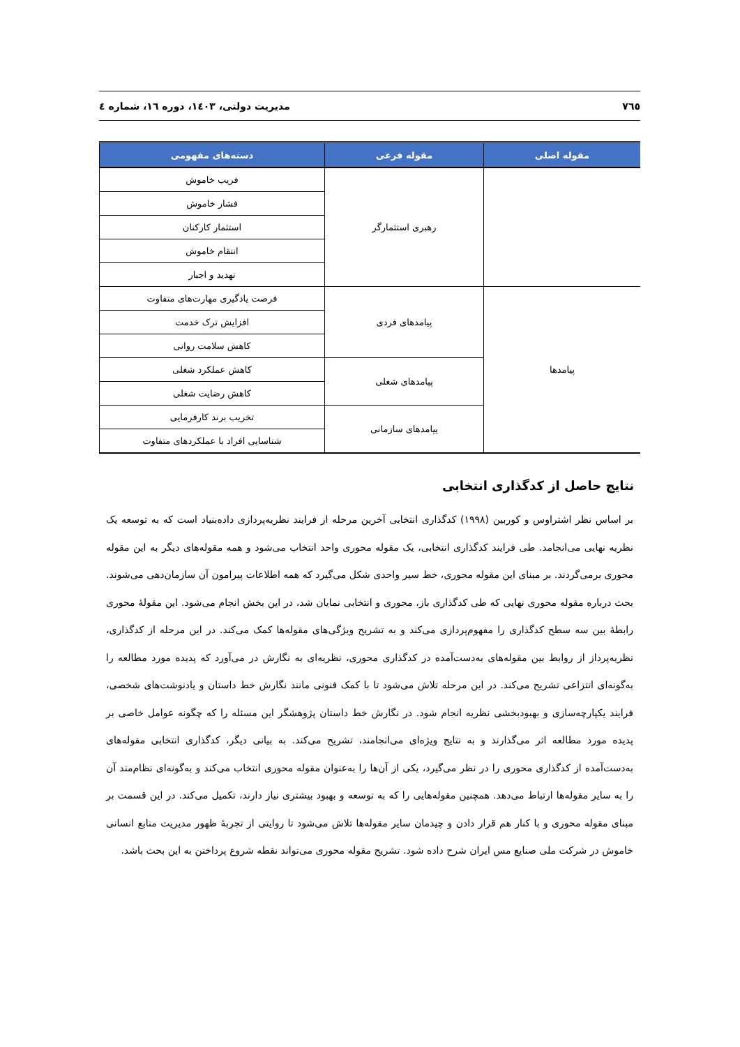۷٦٥ مدیریت دولتی، ۱٤۰۳، دوره ۱٦، شماره ٤
| مقوله اصلی | مقوله فرعی | دسته‌های مفهومی |
| --- | --- | --- |
| | رهبری استثمارگر | فریب خاموش |
| | | فشار خاموش |
| | | استثمار کارکنان |
| | | انتقام خاموش |
| | | تهدید و اجبار |
| پیامدها | پیامدهای فردی | فرصت یادگیری مهارت‌های متفاوت |
| | | افزایش ترک خدمت |
| | | کاهش سلامت روانی |
| | پیامدهای شغلی | کاهش عملکرد شغلی |
| | | کاهش رضایت شغلی |
| | پیامدهای سازمانی | تخریب برند کارفرمایی |
| | | شناسایی افراد با عملکردهای متفاوت |
نتایج حاصل از کدگذاری انتخابی
بر اساس نظر اشتراوس و کوربین (۱۹۹۸) کدگذاری انتخابی آخرین مرحله از فرایند نظریه‌پردازی داده‌بنیاد است که به توسعه یک نظریه نهایی می‌انجامد. طی فرایند کدگذاری انتخابی، یک مقوله محوری واحد انتخاب می‌شود و همه مقوله‌های دیگر به این مقوله محوری برمی‌گردند. بر مبنای این مقوله محوری، خط سیر واحدی شکل می‌گیرد که همه اطلاعات پیرامون آن سازمان‌دهی می‌شوند. بحث درباره مقوله محوری نهایی که طی کدگذاری باز، محوری و انتخابی نمایان شد، در این بخش انجام می‌شود. این مقولهٔ محوری رابطهٔ بین سه سطح کدگذاری را مفهوم‌پردازی می‌کند و به تشریح ویژگی‌های مقوله‌ها کمک می‌کند. در این مرحله از کدگذاری، نظریه‌پرداز از روابط بین مقوله‌های به‌دست‌آمده در کدگذاری محوری، نظریه‌ای به نگارش در می‌آورد که پدیده مورد مطالعه را به‌گونه‌ای انتزاعی تشریح می‌کند. در این مرحله تلاش می‌شود تا با کمک فنونی مانند نگارش خط داستان و یادنوشت‌های شخصی، فرایند یکپارچه‌سازی و بهبودبخشی نظریه انجام شود. در نگارش خط داستان پژوهشگر این مسئله را که چگونه عوامل خاصی بر پدیده مورد مطالعه اثر می‌گذارند و به نتایج ویژه‌ای می‌انجامند، تشریح می‌کند. به بیانی دیگر، کدگذاری انتخابی مقوله‌های به‌دست‌آمده از کدگذاری محوری را در نظر می‌گیرد، یکی از آن‌ها را به‌عنوان مقوله محوری انتخاب می‌کند و به‌گونه‌ای نظام‌مند آن را به سایر مقوله‌ها ارتباط می‌دهد. همچنین مقوله‌هایی را که به توسعه و بهبود بیشتری نیاز دارند، تکمیل می‌کند. در این قسمت بر مبنای مقوله محوری و با کنار هم قرار دادن و چیدمان سایر مقوله‌ها تلاش می‌شود تا روایتی از تجربهٔ ظهور مدیریت منابع انسانی خاموش در شرکت ملی صنایع مس ایران شرح داده شود. تشریح مقوله محوری می‌تواند نقطه شروع پرداختن به این بحث باشد.